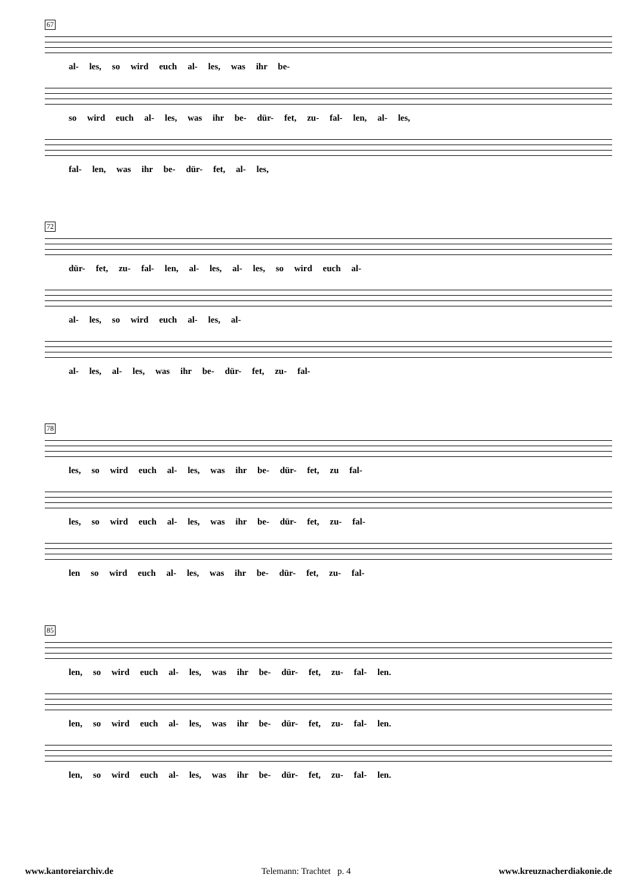67
al- les, so wird euch al- les, was ihr be-
so wird euch al- les, was ihr be- dür- fet, zu- fal- len, al- les,
fal- len, was ihr be- dür- fet, al- les,
72
dür- fet, zu- fal- len, al- les, al- les, so wird euch al-
al- les, so wird euch al- les, al-
al- les, al- les, was ihr be- dür- fet, zu- fal-
78
les, so wird euch al- les, was ihr be- dür- fet, zu fal-
les, so wird euch al- les, was ihr be- dür- fet, zu- fal-
len so wird euch al- les, was ihr be- dür- fet, zu- fal-
85
len, so wird euch al- les, was ihr be- dür- fet, zu- fal- len.
len, so wird euch al- les, was ihr be- dür- fet, zu- fal- len.
len, so wird euch al- les, was ihr be- dür- fet, zu- fal- len.
www.kantoreiarchiv.de Telemann: Trachtet p. 4 www.kreuznacherdiakonie.de